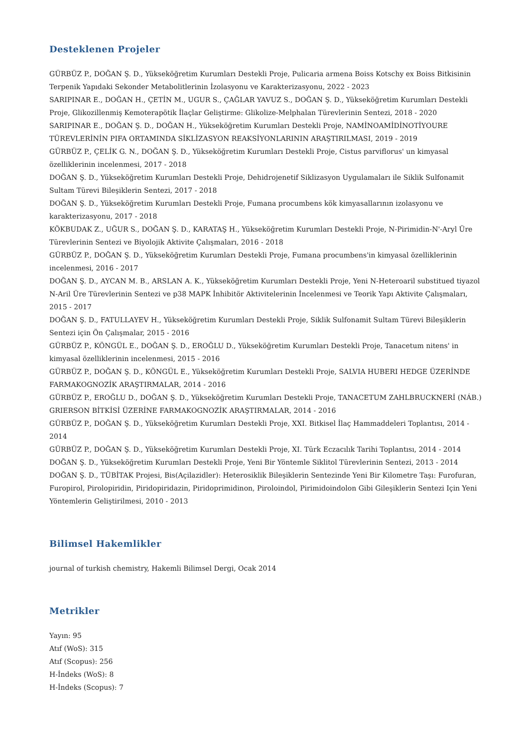Desteklenen Projeler
GÜRBÜZ P., DOĞAN Ş. D., Yükseköğretim Kurumları Destekli Proje, Pulicaria armena Boiss Kotschy ex Boiss Bitkisinin Terpenik Yapıdaki Sekonder Metabolitlerinin İzolasyonu ve Karakterizasyonu, 2022 - 2023
SARIPINAR E., DOĞAN H., ÇETİN M., UGUR S., ÇAĞLAR YAVUZ S., DOĞAN Ş. D., Yükseköğretim Kurumları Destekli Proje, Glikozillenmiş Kemoterapötik İlaçlar Geliştirme: Glikolize-Melphalan Türevlerinin Sentezi, 2018 - 2020
SARIPINAR E., DOĞAN Ş. D., DOĞAN H., Yükseköğretim Kurumları Destekli Proje, NAMİNOAMİDİNOTİYOURE TÜREVLERİNİN PIFA ORTAMINDA SİKLİZASYON REAKSİYONLARININ ARAŞTIRILMASI, 2019 - 2019
GÜRBÜZ P., ÇELİK G. N., DOĞAN Ş. D., Yükseköğretim Kurumları Destekli Proje, Cistus parviflorus' un kimyasal özelliklerinin incelenmesi, 2017 - 2018
DOĞAN Ş. D., Yükseköğretim Kurumları Destekli Proje, Dehidrojenetif Siklizasyon Uygulamaları ile Siklik Sulfonamit Sultam Türevi Bileşiklerin Sentezi, 2017 - 2018
DOĞAN Ş. D., Yükseköğretim Kurumları Destekli Proje, Fumana procumbens kök kimyasallarının izolasyonu ve karakterizasyonu, 2017 - 2018
KÖKBUDAK Z., UĞUR S., DOĞAN Ş. D., KARATAŞ H., Yükseköğretim Kurumları Destekli Proje, N-Pirimidin-N'-Aryl Üre Türevlerinin Sentezi ve Biyolojik Aktivite Çalışmaları, 2016 - 2018
GÜRBÜZ P., DOĞAN Ş. D., Yükseköğretim Kurumları Destekli Proje, Fumana procumbens'in kimyasal özelliklerinin incelenmesi, 2016 - 2017
DOĞAN Ş. D., AYCAN M. B., ARSLAN A. K., Yükseköğretim Kurumları Destekli Proje, Yeni N-Heteroaril substitued tiyazol N-Aril Üre Türevlerinin Sentezi ve p38 MAPK İnhibitör Aktivitelerinin İncelenmesi ve Teorik Yapı Aktivite Çalışmaları, 2015 - 2017
DOĞAN Ş. D., FATULLAYEV H., Yükseköğretim Kurumları Destekli Proje, Siklik Sulfonamit Sultam Türevi Bileşiklerin Sentezi için Ön Çalışmalar, 2015 - 2016
GÜRBÜZ P., KÖNGÜL E., DOĞAN Ş. D., EROĞLU D., Yükseköğretim Kurumları Destekli Proje, Tanacetum nitens' in kimyasal özelliklerinin incelenmesi, 2015 - 2016
GÜRBÜZ P., DOĞAN Ş. D., KÖNGÜL E., Yükseköğretim Kurumları Destekli Proje, SALVIA HUBERI HEDGE ÜZERİNDE FARMAKOGNOZİK ARAŞTIRMALAR, 2014 - 2016
GÜRBÜZ P., EROĞLU D., DOĞAN Ş. D., Yükseköğretim Kurumları Destekli Proje, TANACETUM ZAHLBRUCKNERİ (NÁB.) GRIERSON BİTKİSİ ÜZERİNE FARMAKOGNOZİK ARAŞTIRMALAR, 2014 - 2016
GÜRBÜZ P., DOĞAN Ş. D., Yükseköğretim Kurumları Destekli Proje, XXI. Bitkisel İlaç Hammaddeleri Toplantısı, 2014 - 2014
GÜRBÜZ P., DOĞAN Ş. D., Yükseköğretim Kurumları Destekli Proje, XI. Türk Eczacılık Tarihi Toplantısı, 2014 - 2014
DOĞAN Ş. D., Yükseköğretim Kurumları Destekli Proje, Yeni Bir Yöntemle Siklitol Türevlerinin Sentezi, 2013 - 2014
DOĞAN Ş. D., TÜBİTAK Projesi, Bis(Açilazidler): Heterosiklik Bileşiklerin Sentezinde Yeni Bir Kilometre Taşı: Furofuran, Furopirol, Pirolopiridin, Piridopiridazin, Piridoprimidinon, Piroloindol, Pirimidoindolon Gibi Gileşiklerin Sentezi Için Yeni Yöntemlerin Geliştirilmesi, 2010 - 2013
Bilimsel Hakemlikler
journal of turkish chemistry, Hakemli Bilimsel Dergi, Ocak 2014
Metrikler
Yayın: 95
Atıf (WoS): 315
Atıf (Scopus): 256
H-İndeks (WoS): 8
H-İndeks (Scopus): 7